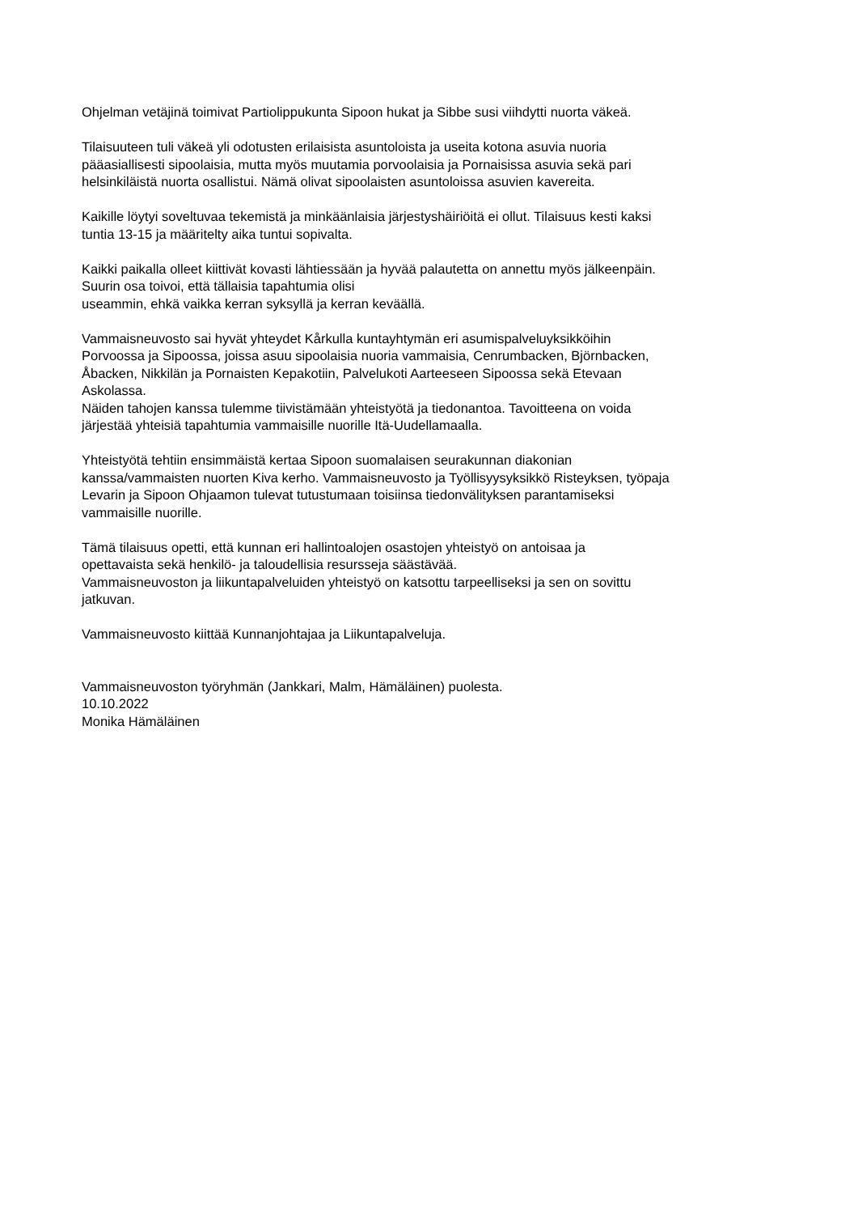Ohjelman vetäjinä toimivat Partiolippukunta Sipoon hukat ja Sibbe susi viihdytti nuorta väkeä.
Tilaisuuteen tuli väkeä yli odotusten erilaisista asuntoloista ja useita kotona asuvia nuoria
pääasiallisesti sipoolaisia, mutta myös muutamia porvoolaisia ja Pornaisissa asuvia sekä pari
helsinkiläistä nuorta osallistui. Nämä olivat sipoolaisten asuntoloissa asuvien kavereita.
Kaikille löytyi soveltuvaa tekemistä ja minkäänlaisia järjestyshäiriöitä ei ollut. Tilaisuus kesti kaksi
tuntia 13-15 ja määritelty aika tuntui sopivalta.
Kaikki paikalla olleet kiittivät kovasti lähtiessään ja hyvää palautetta on annettu myös jälkeenpäin.
Suurin osa toivoi, että tällaisia tapahtumia olisi
useammin, ehkä vaikka kerran syksyllä ja kerran keväällä.
Vammaisneuvosto sai hyvät yhteydet Kårkulla kuntayhtymän eri asumispalveluyksikköihin
Porvoossa ja Sipoossa, joissa asuu sipoolaisia nuoria vammaisia, Cenrumbacken, Björnbacken,
Åbacken, Nikkilän ja Pornaisten Kepakotiin, Palvelukoti Aarteeseen Sipoossa sekä Etevaan
Askolassa.
Näiden tahojen kanssa tulemme tiivistämään yhteistyötä ja tiedonantoa. Tavoitteena on voida
järjestää yhteisiä tapahtumia vammaisille nuorille Itä-Uudellamaalla.
Yhteistyötä tehtiin ensimmäistä kertaa Sipoon suomalaisen seurakunnan diakonian
kanssa/vammaisten nuorten Kiva kerho. Vammaisneuvosto ja Työllisyysyksikkö Risteyksen, työpaja
Levarin ja Sipoon Ohjaamon tulevat tutustumaan toisiinsa tiedonvälityksen parantamiseksi
vammaisille nuorille.
Tämä tilaisuus opetti, että kunnan eri hallintoalojen osastojen yhteistyö on antoisaa ja
opettavaista sekä henkilö- ja taloudellisia resursseja säästävää.
Vammaisneuvoston ja liikuntapalveluiden yhteistyö on katsottu tarpeelliseksi ja sen on sovittu
jatkuvan.
Vammaisneuvosto kiittää Kunnanjohtajaa ja Liikuntapalveluja.
Vammaisneuvoston työryhmän (Jankkari, Malm, Hämäläinen) puolesta.
10.10.2022
Monika Hämäläinen